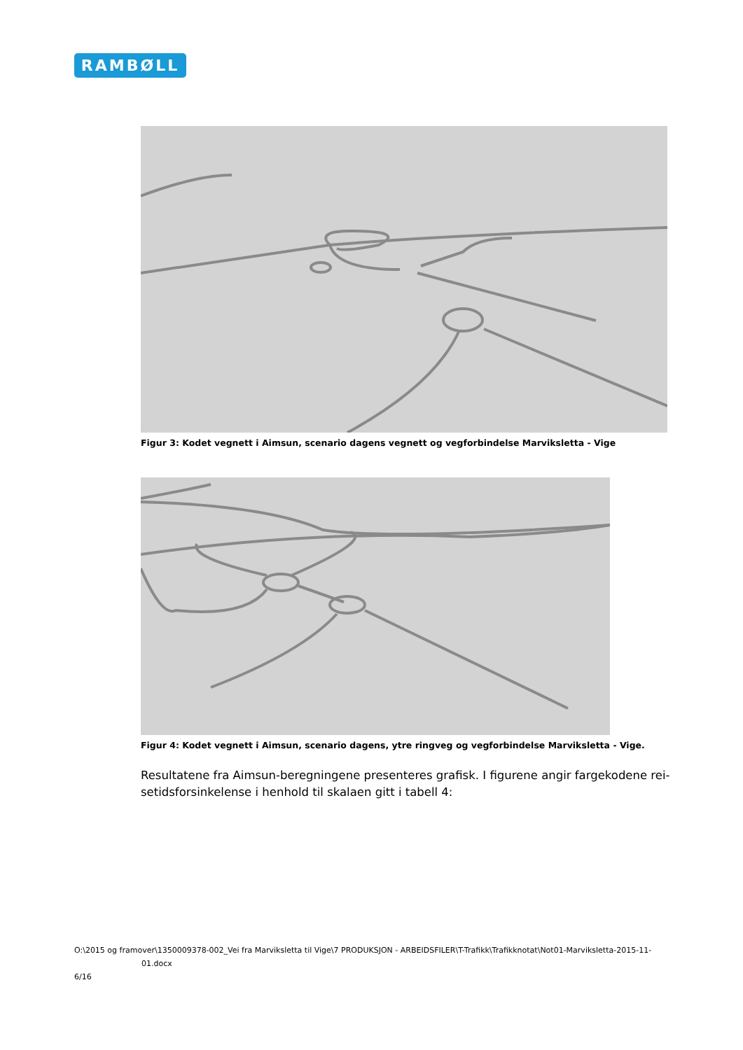RAMBØLL
Figur 3: Kodet vegnett i Aimsun, scenario dagens vegnett og vegforbindelse Marviksletta - Vige
Figur 4: Kodet vegnett i Aimsun, scenario dagens, ytre ringveg og vegforbindelse Marviksletta - Vige.
Resultatene fra Aimsun-beregningene presenteres grafisk. I figurene angir fargekodene rei­setidsforsinkelense i henhold til skalaen gitt i tabell 4:
O:\2015 og framover\1350009378-002_Vei fra Marviksletta til Vige\7 PRODUKSJON - ARBEIDSFILER\T-Trafikk\Trafikknotat\Not01-Marviksletta-2015-11-
01.docx
6/16